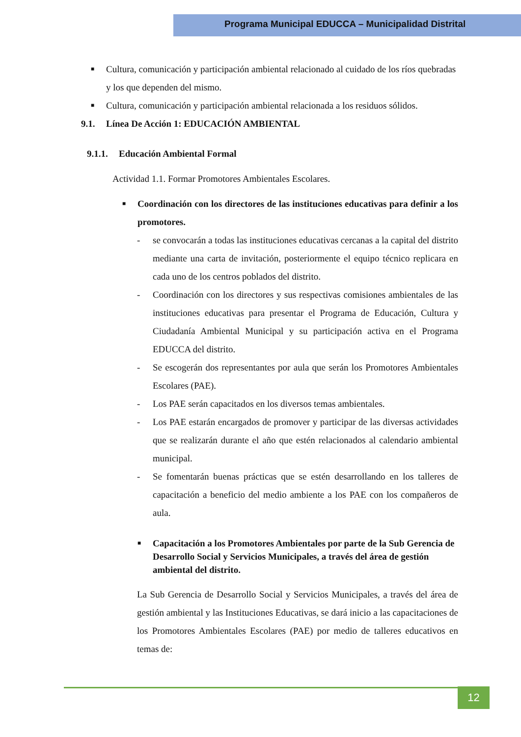Programa Municipal EDUCCA – Municipalidad Distrital
■
Cultura, comunicación y participación ambiental relacionado al cuidado de los ríos quebradas y los que dependen del mismo.
■
Cultura, comunicación y participación ambiental relacionada a los residuos sólidos.
9.1. Línea De Acción 1: EDUCACIÓN AMBIENTAL
9.1.1. Educación Ambiental Formal
Actividad 1.1. Formar Promotores Ambientales Escolares.
■
Coordinación con los directores de las instituciones educativas para definir a los promotores.
- se convocarán a todas las instituciones educativas cercanas a la capital del distrito mediante una carta de invitación, posteriormente el equipo técnico replicara en cada uno de los centros poblados del distrito.
- Coordinación con los directores y sus respectivas comisiones ambientales de las instituciones educativas para presentar el Programa de Educación, Cultura y Ciudadanía Ambiental Municipal y su participación activa en el Programa EDUCCA del distrito.
- Se escogerán dos representantes por aula que serán los Promotores Ambientales Escolares (PAE).
- Los PAE serán capacitados en los diversos temas ambientales.
- Los PAE estarán encargados de promover y participar de las diversas actividades que se realizarán durante el año que estén relacionados al calendario ambiental municipal.
- Se fomentarán buenas prácticas que se estén desarrollando en los talleres de capacitación a beneficio del medio ambiente a los PAE con los compañeros de aula.
■
Capacitación a los Promotores Ambientales por parte de la Sub Gerencia de Desarrollo Social y Servicios Municipales, a través del área de gestión ambiental del distrito.
La Sub Gerencia de Desarrollo Social y Servicios Municipales, a través del área de gestión ambiental y las Instituciones Educativas, se dará inicio a las capacitaciones de los Promotores Ambientales Escolares (PAE) por medio de talleres educativos en temas de:
12